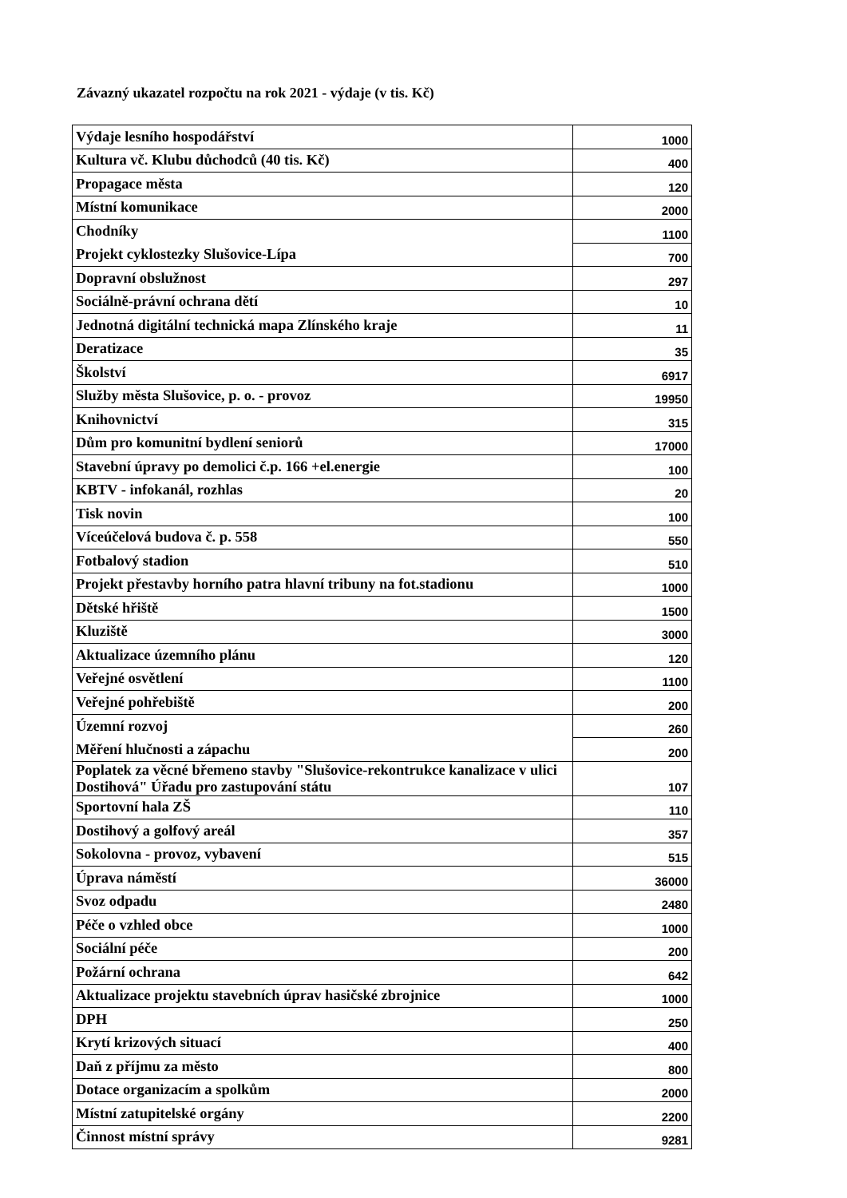Závazný ukazatel rozpočtu na rok 2021 - výdaje (v tis. Kč)
| Výdaje lesního hospodářství | 1000 |
| Kultura vč. Klubu důchodců (40 tis. Kč) | 400 |
| Propagace města | 120 |
| Místní komunikace | 2000 |
| Chodníky | 1100 |
| Projekt cyklostezky Slušovice-Lípa | 700 |
| Dopravní obslužnost | 297 |
| Sociálně-právní ochrana dětí | 10 |
| Jednotná digitální technická mapa Zlínského kraje | 11 |
| Deratizace | 35 |
| Školství | 6917 |
| Služby města Slušovice, p. o. - provoz | 19950 |
| Knihovnictví | 315 |
| Dům pro komunitní bydlení seniorů | 17000 |
| Stavební úpravy po demolici č.p. 166 +el.energie | 100 |
| KBTV - infokanál, rozhlas | 20 |
| Tisk novin | 100 |
| Víceúčelová budova č. p. 558 | 550 |
| Fotbalový stadion | 510 |
| Projekt přestavby horního patra hlavní tribuny na fot.stadionu | 1000 |
| Dětské hřiště | 1500 |
| Kluziště | 3000 |
| Aktualizace územního plánu | 120 |
| Veřejné osvětlení | 1100 |
| Veřejné pohřebiště | 200 |
| Územní rozvoj | 260 |
| Měření hlučnosti a zápachu | 200 |
| Poplatek za věcné břemeno stavby "Slušovice-rekontrukce kanalizace v ulici Dostihová" Úřadu pro zastupování státu | 107 |
| Sportovní hala ZŠ | 110 |
| Dostihový a golfový areál | 357 |
| Sokolovna - provoz, vybavení | 515 |
| Úprava náměstí | 36000 |
| Svoz odpadu | 2480 |
| Péče o vzhled obce | 1000 |
| Sociální péče | 200 |
| Požární ochrana | 642 |
| Aktualizace projektu stavebních úprav hasičské zbrojnice | 1000 |
| DPH | 250 |
| Krytí krizových situací | 400 |
| Daň z příjmu za město | 800 |
| Dotace organizacím a spolkům | 2000 |
| Místní zatupitelské orgány | 2200 |
| Činnost místní správy | 9281 |